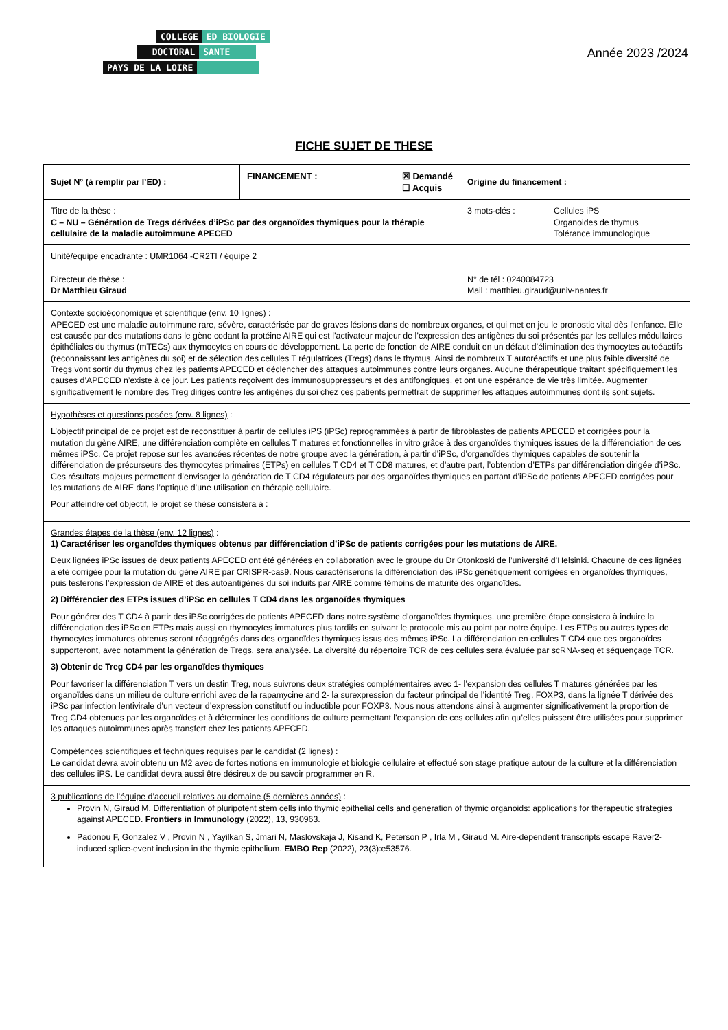COLLEGE ED BIOLOGIE
DOCTORAL SANTE
PAYS DE LA LOIRE
Année 2023 /2024
FICHE SUJET DE THESE
| Sujet N° (à remplir par l’ED) : | FINANCEMENT : ☒ Demandé ☐ Acquis | Origine du financement : |
| Titre de la thèse : C – NU – Génération de Tregs dérivées d’iPSc par des organoïdes thymiques pour la thérapie cellulaire de la maladie autoimmune APECED | | 3 mots-clés : Cellules iPS Organoides de thymus Tolérance immunologique |
| Unité/équipe encadrante : UMR1064 -CR2TI / équipe 2 | | |
| Directeur de thèse : Dr Matthieu Giraud | | N° de tél : 0240084723 Mail : matthieu.giraud@univ-nantes.fr |
| Contexte socioéconomique et scientifique (env. 10 lignes) : APECED est une maladie autoimmune rare, sévère, caractérisée par de graves lésions dans de nombreux organes, et qui met en jeu le pronostic vital dès l’enfance. Elle est causée par des mutations dans le gène codant la protéine AIRE qui est l’activateur majeur de l’expression des antigènes du soi présentés par les cellules médullaires épithéliales du thymus (mTECs) aux thymocytes en cours de développement. La perte de fonction de AIRE conduit en un défaut d’élimination des thymocytes autoéactifs (reconnaissant les antigènes du soi) et de sélection des cellules T régulatrices (Tregs) dans le thymus. Ainsi de nombreux T autoréactifs et une plus faible diversité de Tregs vont sortir du thymus chez les patients APECED et déclencher des attaques autoimmunes contre leurs organes. Aucune thérapeutique traitant spécifiquement les causes d’APECED n’existe à ce jour. Les patients reçoivent des immunosuppresseurs et des antifongiques, et ont une espérance de vie très limitée. Augmenter significativement le nombre des Treg dirigés contre les antigènes du soi chez ces patients permettrait de supprimer les attaques autoimmunes dont ils sont sujets. | | |
| Hypothèses et questions posées (env. 8 lignes) : L’objectif principal de ce projet est de reconstituer à partir de cellules iPS (iPSc) reprogrammées à partir de fibroblastes de patients APECED et corrigées pour la mutation du gène AIRE, une différenciation complète en cellules T matures et fonctionnelles in vitro grâce à des organoïdes thymiques issues de la différenciation de ces mêmes iPSc. Ce projet repose sur les avancées récentes de notre groupe avec la génération, à partir d’iPSc, d’organoïdes thymiques capables de soutenir la différenciation de précurseurs des thymocytes primaires (ETPs) en cellules T CD4 et T CD8 matures, et d’autre part, l’obtention d’ETPs par différenciation dirigée d’iPSc. Ces résultats majeurs permettent d’envisager la génération de T CD4 régulateurs par des organoïdes thymiques en partant d’iPSc de patients APECED corrigées pour les mutations de AIRE dans l’optique d’une utilisation en thérapie cellulaire. Pour atteindre cet objectif, le projet se thèse consistera à : | | |
| Grandes étapes de la thèse (env. 12 lignes) : 1) Caractériser les organoïdes thymiques obtenus par différenciation d’iPSc de patients corrigées pour les mutations de AIRE. Deux lignées iPSc issues de deux patients APECED ont été générées en collaboration avec le groupe du Dr Otonkoski de l’université d’Helsinki. Chacune de ces lignées a été corrigée pour la mutation du gène AIRE par CRISPR-cas9. Nous caractériserons la différenciation des iPSc génétiquement corrigées en organoïdes thymiques, puis testerons l’expression de AIRE et des autoantigènes du soi induits par AIRE comme témoins de maturité des organoïdes. 2) Différencier des ETPs issues d’iPSc en cellules T CD4 dans les organoïdes thymiques Pour générer des T CD4 à partir des iPSc corrigées de patients APECED dans notre système d’organoïdes thymiques, une première étape consistera à induire la différenciation des iPSc en ETPs mais aussi en thymocytes immatures plus tardifs en suivant le protocole mis au point par notre équipe. Les ETPs ou autres types de thymocytes immatures obtenus seront réaggrégés dans des organoïdes thymiques issus des mêmes iPSc. La différenciation en cellules T CD4 que ces organoïdes supporteront, avec notamment la génération de Tregs, sera analysée. La diversité du répertoire TCR de ces cellules sera évaluée par scRNA-seq et séquençage TCR. 3) Obtenir de Treg CD4 par les organoïdes thymiques Pour favoriser la différenciation T vers un destin Treg, nous suivrons deux stratégies complémentaires avec 1- l’expansion des cellules T matures générées par les organoïdes dans un milieu de culture enrichi avec de la rapamycine and 2- la surexpression du facteur principal de l’identité Treg, FOXP3, dans la lignée T dérivée des iPSc par infection lentivirale d’un vecteur d’expression constitutif ou inductible pour FOXP3. Nous nous attendons ainsi à augmenter significativement la proportion de Treg CD4 obtenues par les organoïdes et à déterminer les conditions de culture permettant l’expansion de ces cellules afin qu’elles puissent être utilisées pour supprimer les attaques autoimmunes après transfert chez les patients APECED. | | |
| Compétences scientifiques et techniques requises par le candidat (2 lignes) : Le candidat devra avoir obtenu un M2 avec de fortes notions en immunologie et biologie cellulaire et effectué son stage pratique autour de la culture et la différenciation des cellules iPS. Le candidat devra aussi être désireux de ou savoir programmer en R. | | |
| 3 publications de l’équipe d’accueil relatives au domaine (5 dernières années) : Provin N, Giraud M. Differentiation of pluripotent stem cells into thymic epithelial cells and generation of thymic organoids: applications for therapeutic strategies against APECED. Frontiers in Immunology (2022), 13, 930963. Padonou F, Gonzalez V , Provin N , Yayilkan S, Jmari N, Maslovskaja J, Kisand K, Peterson P , Irla M , Giraud M. Aire-dependent transcripts escape Raver2-induced splice-event inclusion in the thymic epithelium. EMBO Rep (2022), 23(3):e53576. | | |